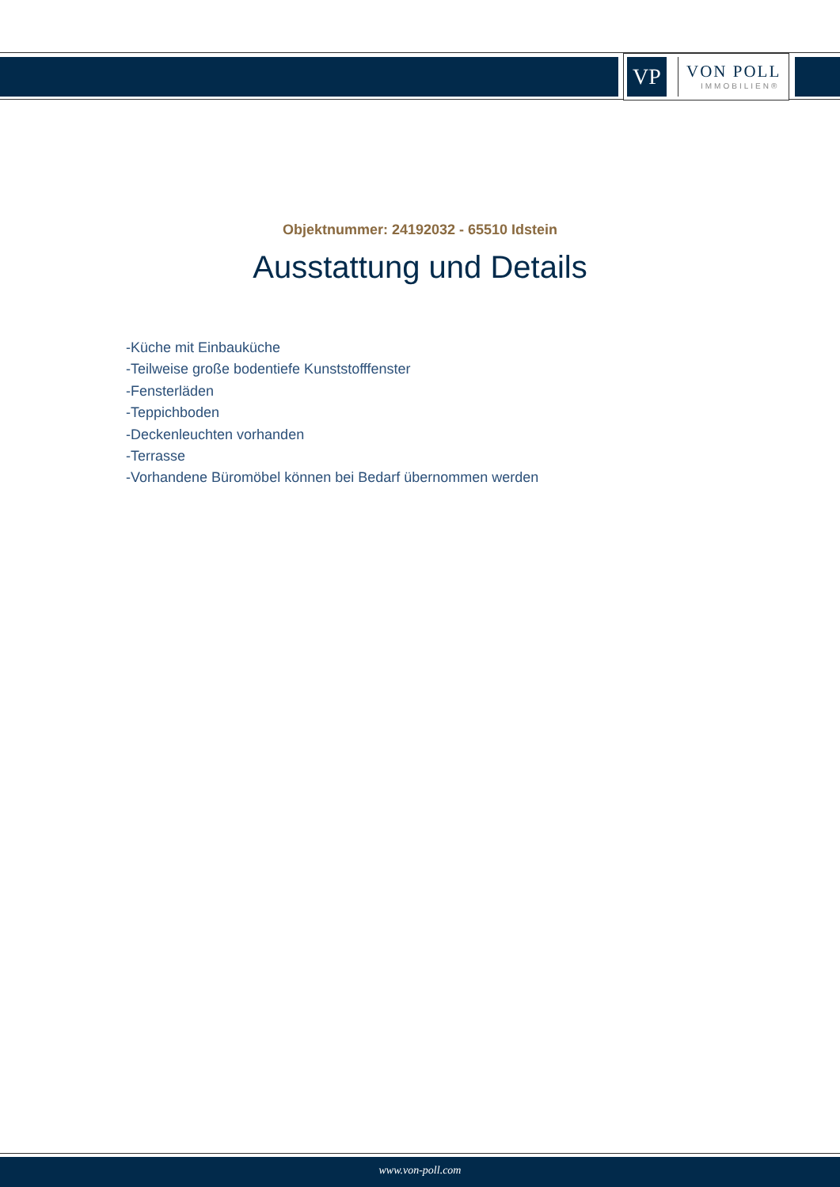VP
VON POLL
IMMOBILIEN®
Objektnummer: 24192032 - 65510 Idstein
Ausstattung und Details
-Küche mit Einbauküche
-Teilweise große bodentiefe Kunststofffenster
-Fensterläden
-Teppichboden
-Deckenleuchten vorhanden
-Terrasse
-Vorhandene Büromöbel können bei Bedarf übernommen werden
www.von-poll.com